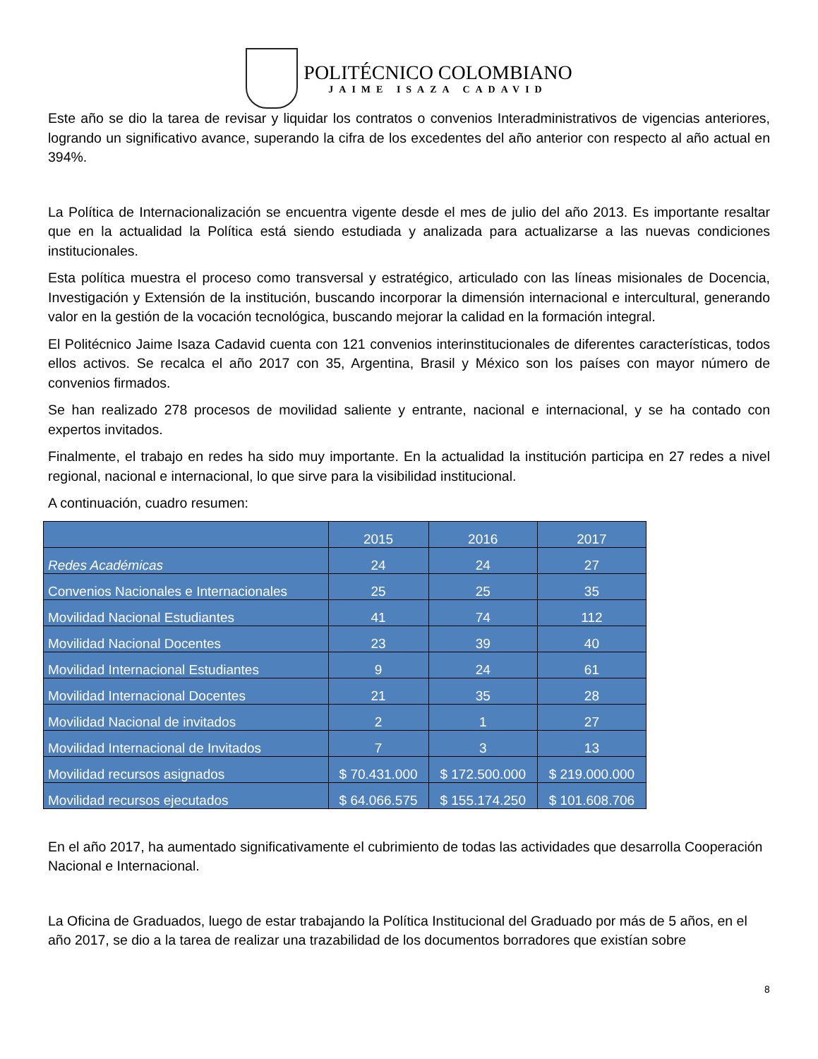POLITÉCNICO COLOMBIANO
JAIME ISAZA CADAVID
Este año se dio la tarea de revisar y liquidar los contratos o convenios Interadministrativos de vigencias anteriores, logrando un significativo avance, superando la cifra de los excedentes del año anterior con respecto al año actual en 394%.
La Política de Internacionalización se encuentra vigente desde el mes de julio del año 2013. Es importante resaltar que en la actualidad la Política está siendo estudiada y analizada para actualizarse a las nuevas condiciones institucionales.
Esta política muestra el proceso como transversal y estratégico, articulado con las líneas misionales de Docencia, Investigación y Extensión de la institución, buscando incorporar la dimensión internacional e intercultural, generando valor en la gestión de la vocación tecnológica, buscando mejorar la calidad en la formación integral.
El Politécnico Jaime Isaza Cadavid cuenta con 121 convenios interinstitucionales de diferentes características, todos ellos activos. Se recalca el año 2017 con 35, Argentina, Brasil y México son los países con mayor número de convenios firmados.
Se han realizado 278 procesos de movilidad saliente y entrante, nacional e internacional, y se ha contado con expertos invitados.
Finalmente, el trabajo en redes ha sido muy importante. En la actualidad la institución participa en 27 redes a nivel regional, nacional e internacional, lo que sirve para la visibilidad institucional.
A continuación, cuadro resumen:
| | 2015 | 2016 | 2017 |
| Redes Académicas | 24 | 24 | 27 |
| Convenios Nacionales e Internacionales | 25 | 25 | 35 |
| Movilidad Nacional Estudiantes | 41 | 74 | 112 |
| Movilidad Nacional Docentes | 23 | 39 | 40 |
| Movilidad Internacional Estudiantes | 9 | 24 | 61 |
| Movilidad Internacional Docentes | 21 | 35 | 28 |
| Movilidad Nacional de invitados | 2 | 1 | 27 |
| Movilidad Internacional de Invitados | 7 | 3 | 13 |
| Movilidad recursos asignados | $ 70.431.000 | $ 172.500.000 | $ 219.000.000 |
| Movilidad recursos ejecutados | $ 64.066.575 | $ 155.174.250 | $ 101.608.706 |
En el año 2017, ha aumentado significativamente el cubrimiento de todas las actividades que desarrolla Cooperación Nacional e Internacional.
La Oficina de Graduados, luego de estar trabajando la Política Institucional del Graduado por más de 5 años, en el año 2017, se dio a la tarea de realizar una trazabilidad de los documentos borradores que existían sobre
8